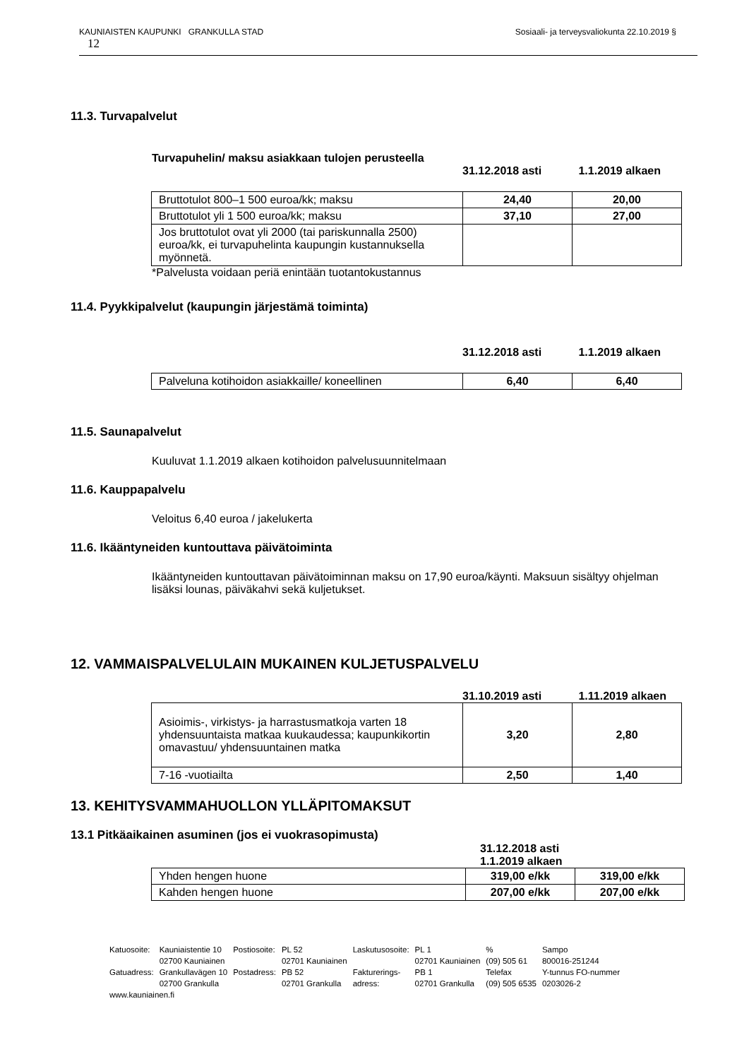KAUNIAISTEN KAUPUNKI GRANKULLA STAD Sosiaali- ja terveysvaliokunta 22.10.2019 §
12
11.3. Turvapalvelut
Turvapuhelin/ maksu asiakkaan tulojen perusteella
31.12.2018 asti 1.1.2019 alkaen
| Bruttotulot 800–1 500 euroa/kk; maksu | 24,40 | 20,00 |
| Bruttotulot yli 1 500 euroa/kk; maksu | 37,10 | 27,00 |
| Jos bruttotulot ovat yli 2000 (tai pariskunnalla 2500) euroa/kk, ei turvapuhelinta kaupungin kustannuksella myönnetä. | | |
*Palvelusta voidaan periä enintään tuotantokustannus
11.4. Pyykkipalvelut (kaupungin järjestämä toiminta)
31.12.2018 asti 1.1.2019 alkaen
| Palveluna kotihoidon asiakkaille/ koneellinen | 6,40 | 6,40 |
11.5. Saunapalvelut
Kuuluvat 1.1.2019 alkaen kotihoidon palvelusuunnitelmaan
11.6. Kauppapalvelu
Veloitus 6,40 euroa / jakelukerta
11.6. Ikääntyneiden kuntouttava päivätoiminta
Ikääntyneiden kuntouttavan päivätoiminnan maksu on 17,90 euroa/käynti. Maksuun sisältyy ohjelman lisäksi lounas, päiväkahvi sekä kuljetukset.
12. VAMMAISPALVELULAIN MUKAINEN KULJETUSPALVELU
31.10.2019 asti 1.11.2019 alkaen
| Asioimis-, virkistys- ja harrastusmatkoja varten 18 yhdensuuntaista matkaa kuukaudessa; kaupunkikortin omavastuu/ yhdensuuntainen matka | 3,20 | 2,80 |
| 7-16 -vuotiailta | 2,50 | 1,40 |
13. KEHITYSVAMMAHUOLLON YLLÄPITOMAKSUT
13.1 Pitkäaikainen asuminen (jos ei vuokrasopimusta)
31.12.2018 asti 1.1.2019 alkaen
| Yhden hengen huone | 319,00 e/kk | 319,00 e/kk |
| Kahden hengen huone | 207,00 e/kk | 207,00 e/kk |
| Katuosoite: | Kauniaistentie 10 02700 Kauniainen | Postiosoite: | PL 52 02701 Kauniainen | Laskutusosoite: | PL 1 02701 Kauniainen | % (09) 505 61 | Sampo 800016-251244 |
| Gatuadress: | Grankullavägen 10 02700 Grankulla | Postadress: | PB 52 02701 Grankulla | Fakturerings- adress: | PB 1 02701 Grankulla | Telefax (09) 505 6535 | Y-tunnus FO-nummer 0203026-2 |
www.kauniainen.fi